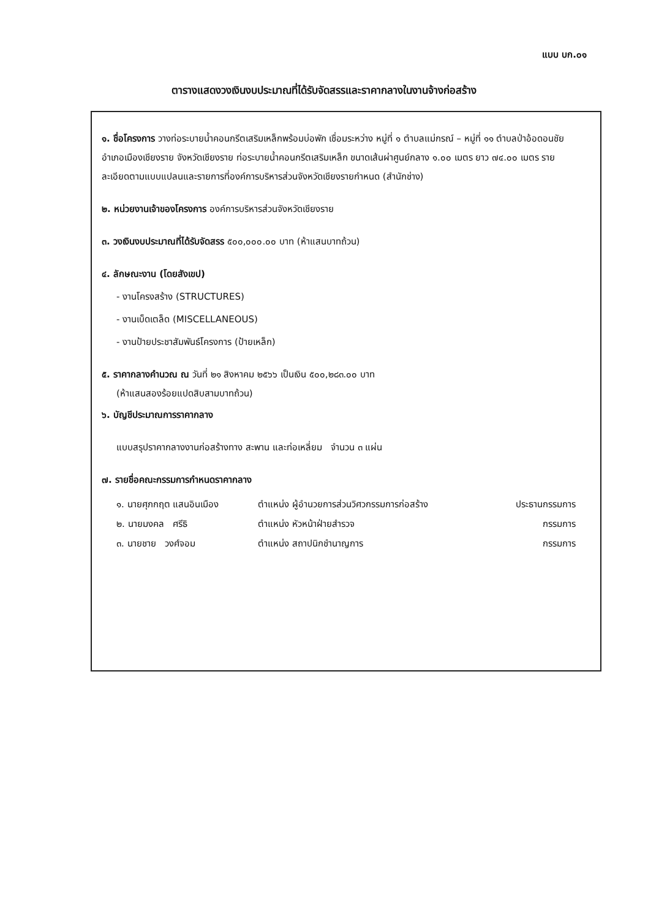แบบ บก.๐๑
ตารางแสดงวงเงินงบประมาณที่ได้รับจัดสรรและราคากลางในงานจ้างก่อสร้าง
๑. ชื่อโครงการ วางท่อระบายน้ำคอนกรีตเสริมเหล็กพร้อมบ่อพัก เชื่อมระหว่าง หมู่ที่ ๑ ตำบลแม่กรณ์ – หมู่ที่ ๑๑ ตำบลป่าอ้อดอนชัย อำเภอเมืองเชียงราย จังหวัดเชียงราย ท่อระบายน้ำคอนกรีตเสริมเหล็ก ขนาดเส้นผ่าศูนย์กลาง ๑.๐๐ เมตร ยาว ๗๔.๐๐ เมตร รายละเอียดตามแบบแปลนและรายการที่องค์การบริหารส่วนจังหวัดเชียงรายกำหนด (สำนักช่าง)
๒. หน่วยงานเจ้าของโครงการ องค์การบริหารส่วนจังหวัดเชียงราย
๓. วงเงินงบประมาณที่ได้รับจัดสรร ๕๐๐,๐๐๐.๐๐ บาท (ห้าแสนบาทถ้วน)
๔. ลักษณะงาน (โดยสังเขป)
- งานโครงสร้าง (STRUCTURES)
- งานเบ็ดเตล็ด (MISCELLANEOUS)
- งานป้ายประชาสัมพันธ์โครงการ (ป้ายเหล็ก)
๕. ราคากลางคำนวณ ณ วันที่ ๒๑ สิงหาคม ๒๕๖๖ เป็นเงิน ๕๐๐,๒๘๓.๐๐ บาท
(ห้าแสนสองร้อยแปดสิบสามบาทถ้วน)
๖. บัญชีประมาณการราคากลาง
แบบสรุปราคากลางงานก่อสร้างทาง สะพาน และท่อเหลี่ยม จำนวน ๓ แผ่น
๗. รายชื่อคณะกรรมการกำหนดราคากลาง
| ๑. นายศุภกฤต แสนอินเมือง | ตำแหน่ง ผู้อำนวยการส่วนวิศวกรรมการก่อสร้าง | ประธานกรรมการ |
| ๒. นายมงคล ศรีธิ | ตำแหน่ง หัวหน้าฝ่ายสำรวจ | กรรมการ |
| ๓. นายชาย วงศ์จอม | ตำแหน่ง สถาปนิกชำนาญการ | กรรมการ |